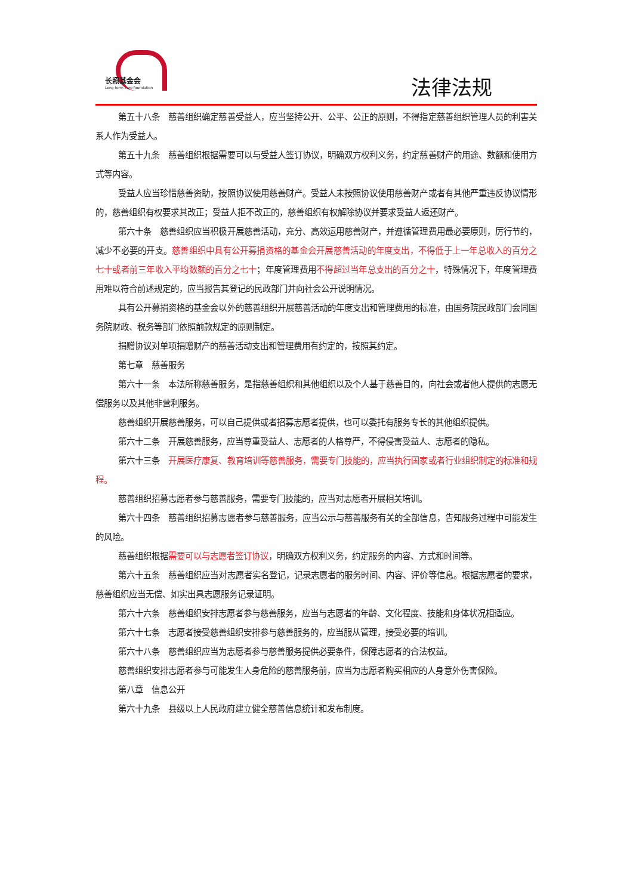长照基金会
Long-term care foundation
法律法规
第五十八条　慈善组织确定慈善受益人，应当坚持公开、公平、公正的原则，不得指定慈善组织管理人员的利害关系人作为受益人。
第五十九条　慈善组织根据需要可以与受益人签订协议，明确双方权利义务，约定慈善财产的用途、数额和使用方式等内容。
受益人应当珍惜慈善资助，按照协议使用慈善财产。受益人未按照协议使用慈善财产或者有其他严重违反协议情形的，慈善组织有权要求其改正；受益人拒不改正的，慈善组织有权解除协议并要求受益人返还财产。
第六十条　慈善组织应当积极开展慈善活动，充分、高效运用慈善财产，并遵循管理费用最必要原则，厉行节约，减少不必要的开支。慈善组织中具有公开募捐资格的基金会开展慈善活动的年度支出，不得低于上一年总收入的百分之七十或者前三年收入平均数额的百分之七十；年度管理费用不得超过当年总支出的百分之十，特殊情况下，年度管理费用难以符合前述规定的，应当报告其登记的民政部门并向社会公开说明情况。
具有公开募捐资格的基金会以外的慈善组织开展慈善活动的年度支出和管理费用的标准，由国务院民政部门会同国务院财政、税务等部门依照前款规定的原则制定。
捐赠协议对单项捐赠财产的慈善活动支出和管理费用有约定的，按照其约定。
第七章　慈善服务
第六十一条　本法所称慈善服务，是指慈善组织和其他组织以及个人基于慈善目的，向社会或者他人提供的志愿无偿服务以及其他非营利服务。
慈善组织开展慈善服务，可以自己提供或者招募志愿者提供，也可以委托有服务专长的其他组织提供。
第六十二条　开展慈善服务，应当尊重受益人、志愿者的人格尊严，不得侵害受益人、志愿者的隐私。
第六十三条　开展医疗康复、教育培训等慈善服务，需要专门技能的，应当执行国家或者行业组织制定的标准和规程。
慈善组织招募志愿者参与慈善服务，需要专门技能的，应当对志愿者开展相关培训。
第六十四条　慈善组织招募志愿者参与慈善服务，应当公示与慈善服务有关的全部信息，告知服务过程中可能发生的风险。
慈善组织根据需要可以与志愿者签订协议，明确双方权利义务，约定服务的内容、方式和时间等。
第六十五条　慈善组织应当对志愿者实名登记，记录志愿者的服务时间、内容、评价等信息。根据志愿者的要求，慈善组织应当无偿、如实出具志愿服务记录证明。
第六十六条　慈善组织安排志愿者参与慈善服务，应当与志愿者的年龄、文化程度、技能和身体状况相适应。
第六十七条　志愿者接受慈善组织安排参与慈善服务的，应当服从管理，接受必要的培训。
第六十八条　慈善组织应当为志愿者参与慈善服务提供必要条件，保障志愿者的合法权益。
慈善组织安排志愿者参与可能发生人身危险的慈善服务前，应当为志愿者购买相应的人身意外伤害保险。
第八章　信息公开
第六十九条　县级以上人民政府建立健全慈善信息统计和发布制度。